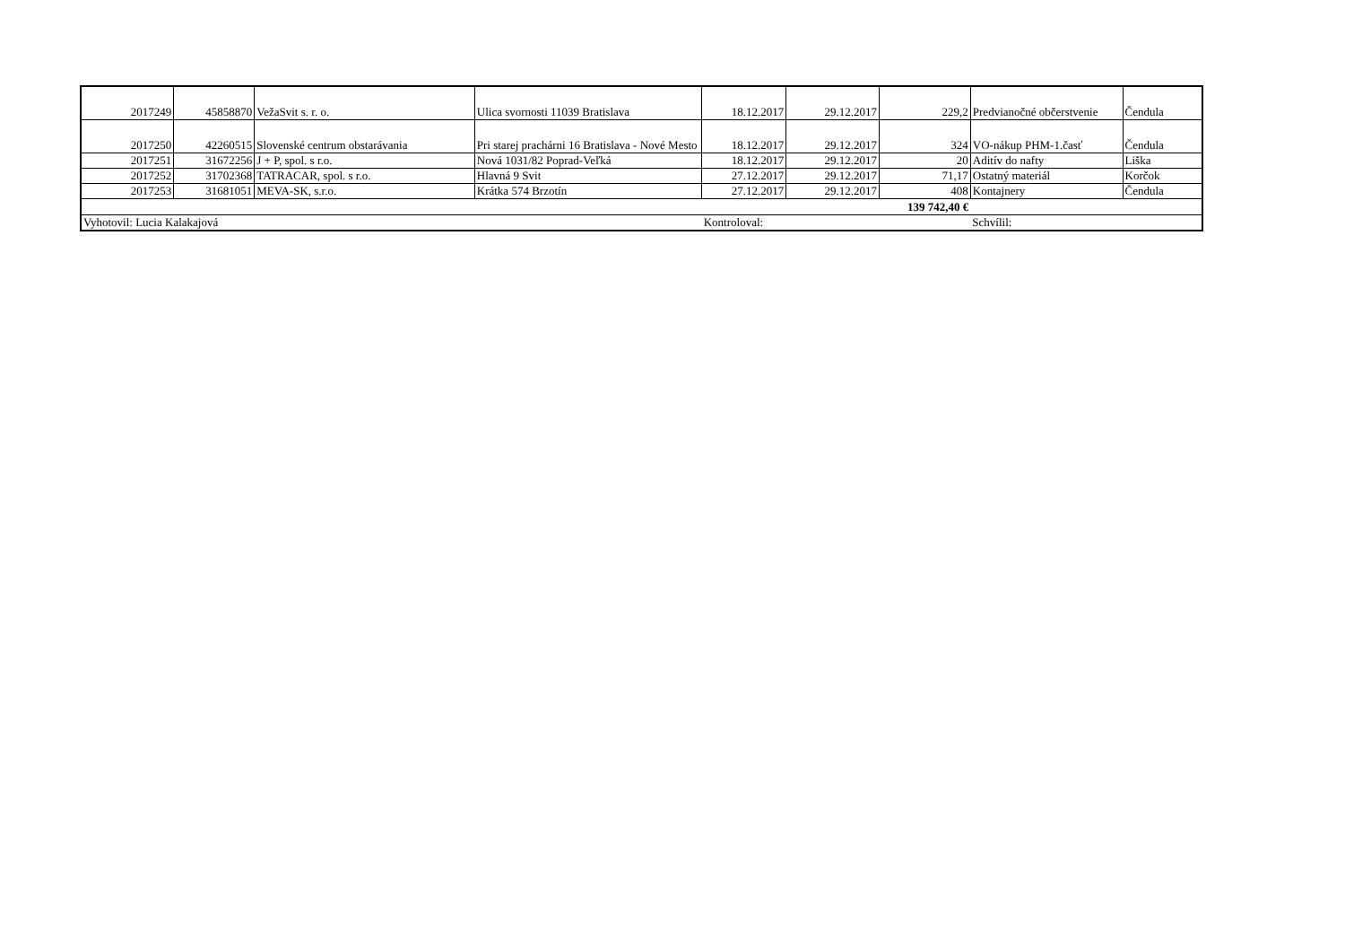| 2017249 | 45858870 | VežaSvit s. r. o. | Ulica svornosti 11039 Bratislava | 18.12.2017 | 29.12.2017 | 229,2 | Predvianočné občerstvenie | Čendula |
| 2017250 | 42260515 | Slovenské centrum obstarávania | Pri starej prachárni 16 Bratislava - Nové Mesto | 18.12.2017 | 29.12.2017 | 324 | VO-nákup PHM-1.časť | Čendula |
| 2017251 | 31672256 | J + P, spol. s r.o. | Nová 1031/82 Poprad-Veľká | 18.12.2017 | 29.12.2017 | 20 | Aditív do nafty | Liška |
| 2017252 | 31702368 | TATRACAR, spol. s r.o. | Hlavná 9 Svit | 27.12.2017 | 29.12.2017 | 71,17 | Ostatný materiál | Korčok |
| 2017253 | 31681051 | MEVA-SK, s.r.o. | Krátka 574 Brzotín | 27.12.2017 | 29.12.2017 | 408 | Kontajnery | Čendula |
| 139 742,40 € | | | | | | | | |
| Vyhotovil: Lucia Kalakajová | | | | Kontroloval: | | | Schvílil: | |